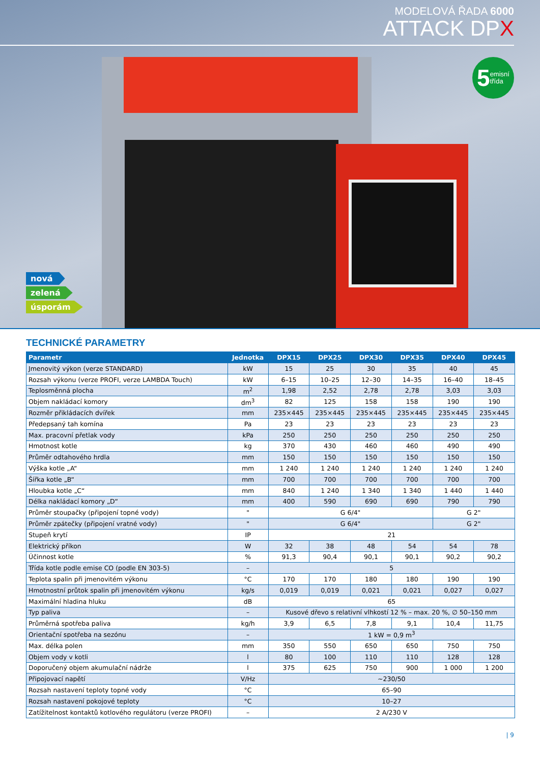MODELOVÁ ŘADA 6000
ATTACK DPX
5 emisní
třída
nová
zelená
úsporám
TECHNICKÉ PARAMETRY
| Parametr | Jednotka | DPX15 | DPX25 | DPX30 | DPX35 | DPX40 | DPX45 |
| --- | --- | --- | --- | --- | --- | --- | --- |
| Jmenovitý výkon (verze STANDARD) | kW | 15 | 25 | 30 | 35 | 40 | 45 |
| Rozsah výkonu (verze PROFI, verze LAMBDA Touch) | kW | 6–15 | 10–25 | 12–30 | 14–35 | 16–40 | 18–45 |
| Teplosměnná plocha | m<sup>2</sup> | 1,98 | 2,52 | 2,78 | 2,78 | 3,03 | 3,03 |
| Objem nakládací komory | dm<sup>3</sup> | 82 | 125 | 158 | 158 | 190 | 190 |
| Rozměr přikládacích dvířek | mm | 235×445 | 235×445 | 235×445 | 235×445 | 235×445 | 235×445 |
| Předepsaný tah komína | Pa | 23 | 23 | 23 | 23 | 23 | 23 |
| Max. pracovní přetlak vody | kPa | 250 | 250 | 250 | 250 | 250 | 250 |
| Hmotnost kotle | kg | 370 | 430 | 460 | 460 | 490 | 490 |
| Průměr odtahového hrdla | mm | 150 | 150 | 150 | 150 | 150 | 150 |
| Výška kotle „A“ | mm | 1 240 | 1 240 | 1 240 | 1 240 | 1 240 | 1 240 |
| Šířka kotle „B“ | mm | 700 | 700 | 700 | 700 | 700 | 700 |
| Hloubka kotle „C“ | mm | 840 | 1 240 | 1 340 | 1 340 | 1 440 | 1 440 |
| Délka nakládací komory „D“ | mm | 400 | 590 | 690 | 690 | 790 | 790 |
| Průměr stoupačky (připojení topné vody) | " | G 6/4" | | | | G 2" | |
| Průměr zpátečky (připojení vratné vody) | " | G 6/4" | | | | G 2" | |
| Stupeň krytí | IP | 21 | | | | | |
| Elektrický příkon | W | 32 | 38 | 48 | 54 | 54 | 78 |
| Účinnost kotle | % | 91,3 | 90,4 | 90,1 | 90,1 | 90,2 | 90,2 |
| Třída kotle podle emise CO (podle EN 303-5) | – | 5 | | | | | |
| Teplota spalin při jmenovitém výkonu | °C | 170 | 170 | 180 | 180 | 190 | 190 |
| Hmotnostní průtok spalin při jmenovitém výkonu | kg/s | 0,019 | 0,019 | 0,021 | 0,021 | 0,027 | 0,027 |
| Maximální hladina hluku | dB | 65 | | | | | |
| Typ paliva | – | Kusové dřevo s relativní vlhkostí 12 % – max. 20 %, ∅ 50–150 mm | | | | | |
| Průměrná spotřeba paliva | kg/h | 3,9 | 6,5 | 7,8 | 9,1 | 10,4 | 11,75 |
| Orientační spotřeba na sezónu | – | 1 kW = 0,9 m<sup>3</sup> | | | | | |
| Max. délka polen | mm | 350 | 550 | 650 | 650 | 750 | 750 |
| Objem vody v kotli | l | 80 | 100 | 110 | 110 | 128 | 128 |
| Doporučený objem akumulační nádrže | l | 375 | 625 | 750 | 900 | 1 000 | 1 200 |
| Připojovací napětí | V/Hz | ~230/50 | | | | | |
| Rozsah nastavení teploty topné vody | °C | 65–90 | | | | | |
| Rozsah nastavení pokojové teploty | °C | 10–27 | | | | | |
| Zatížitelnost kontaktů kotlového regulátoru (verze PROFI) | – | 2 A/230 V | | | | | |
| 9